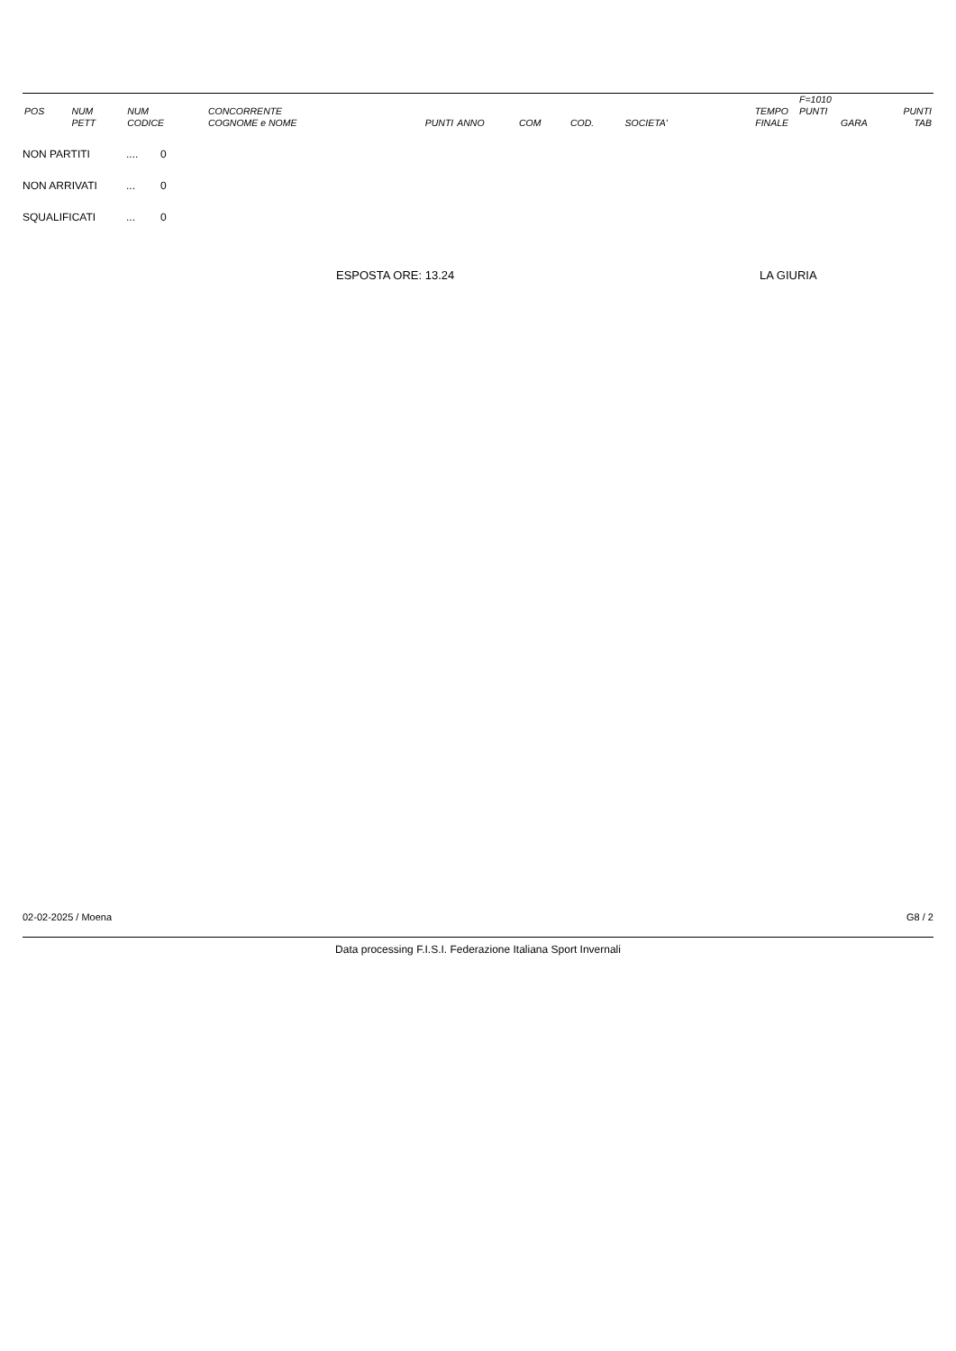| | | | | | | | | | | | F=1010 | |
| --- | --- | --- | --- | --- | --- | --- | --- | --- | --- | --- | --- | --- |
| POS | NUM | NUM | CONCORRENTE | | | | | | TEMPO | | PUNTI | PUNTI |
| | PETT | CODICE | COGNOME e NOME | PUNTI | ANNO | COM | COD. | SOCIETA' | FINALE | | GARA | TAB |
NON PARTITI.... 0
NON ARRIVATI... 0
SQUALIFICATI... 0
ESPOSTA ORE: 13.24 LA GIURIA
02-02-2025 / Moena G8 / 2
Data processing F.I.S.I. Federazione Italiana Sport Invernali